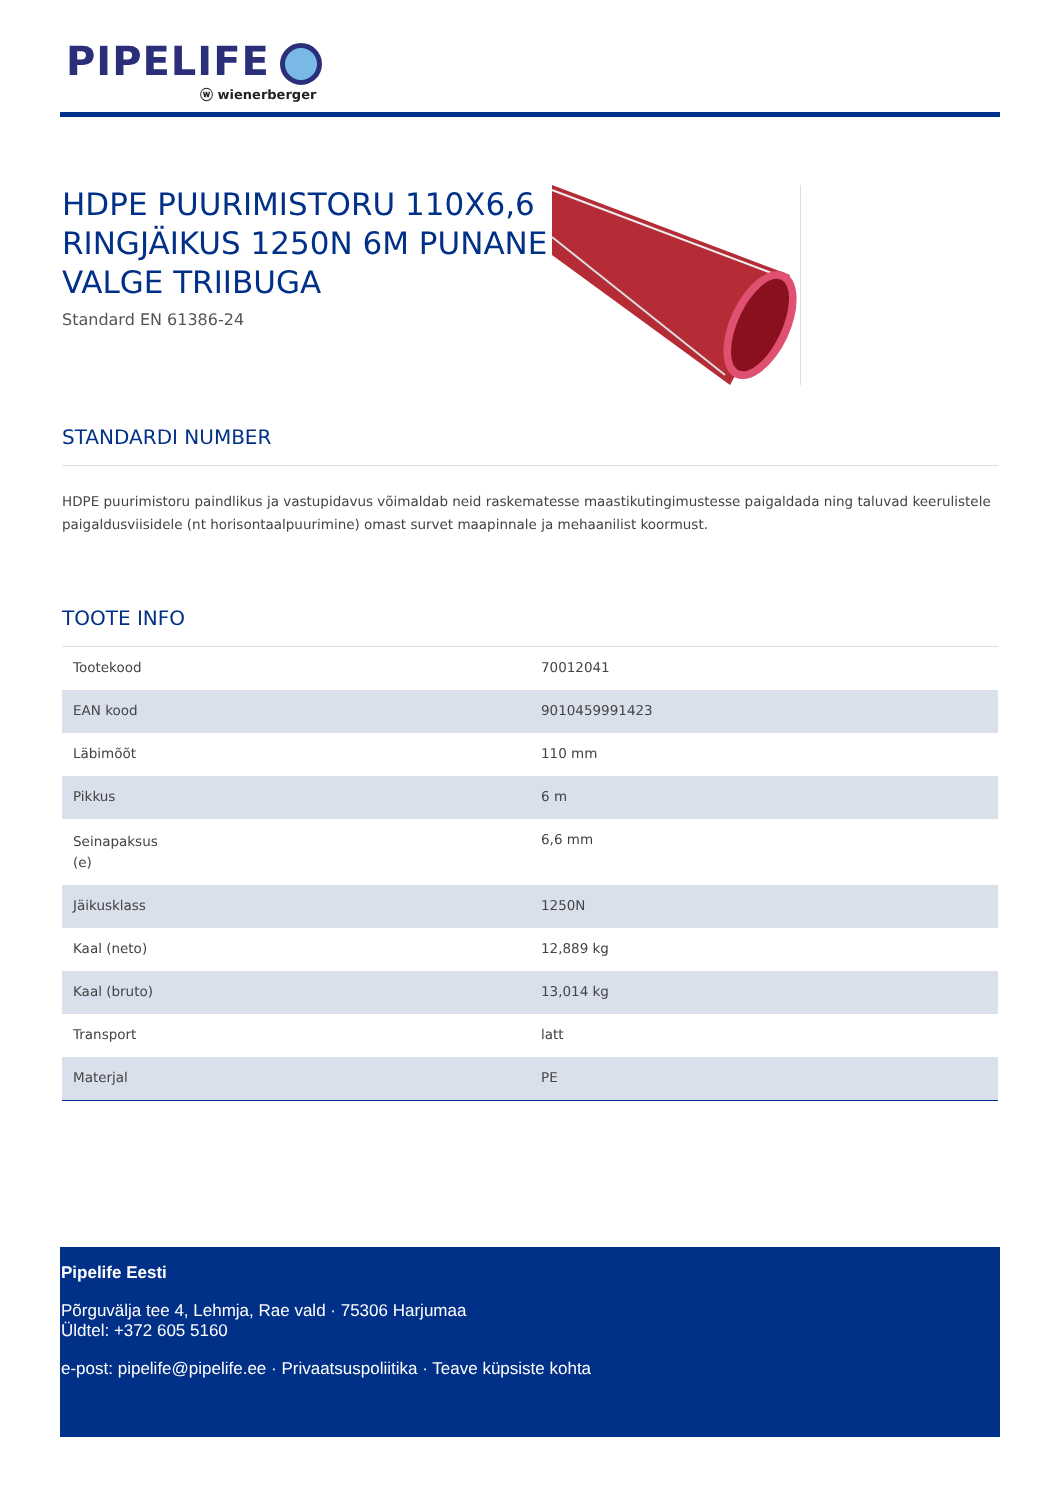PIPELIFE
ⓦ wienerberger
HDPE PUURIMISTORU 110X6,6 RINGJÄIKUS 1250N 6M PUNANE VALGE TRIIBUGA
Standard EN 61386-24
STANDARDI NUMBER
HDPE puurimistoru paindlikus ja vastupidavus võimaldab neid raskematesse maastikutingimustesse paigaldada ning taluvad keerulistele paigaldusviisidele (nt horisontaalpuurimine) omast survet maapinnale ja mehaanilist koormust.
TOOTE INFO
| Tootekood | 70012041 |
| EAN kood | 9010459991423 |
| Läbimõõt | 110 mm |
| Pikkus | 6 m |
| Seinapaksus (e) | 6,6 mm |
| Jäikusklass | 1250N |
| Kaal (neto) | 12,889 kg |
| Kaal (bruto) | 13,014 kg |
| Transport | latt |
| Materjal | PE |
Pipelife Eesti
Põrguvälja tee 4, Lehmja, Rae vald · 75306 Harjumaa
Üldtel: +372 605 5160
e-post: pipelife@pipelife.ee · Privaatsuspoliitika · Teave küpsiste kohta